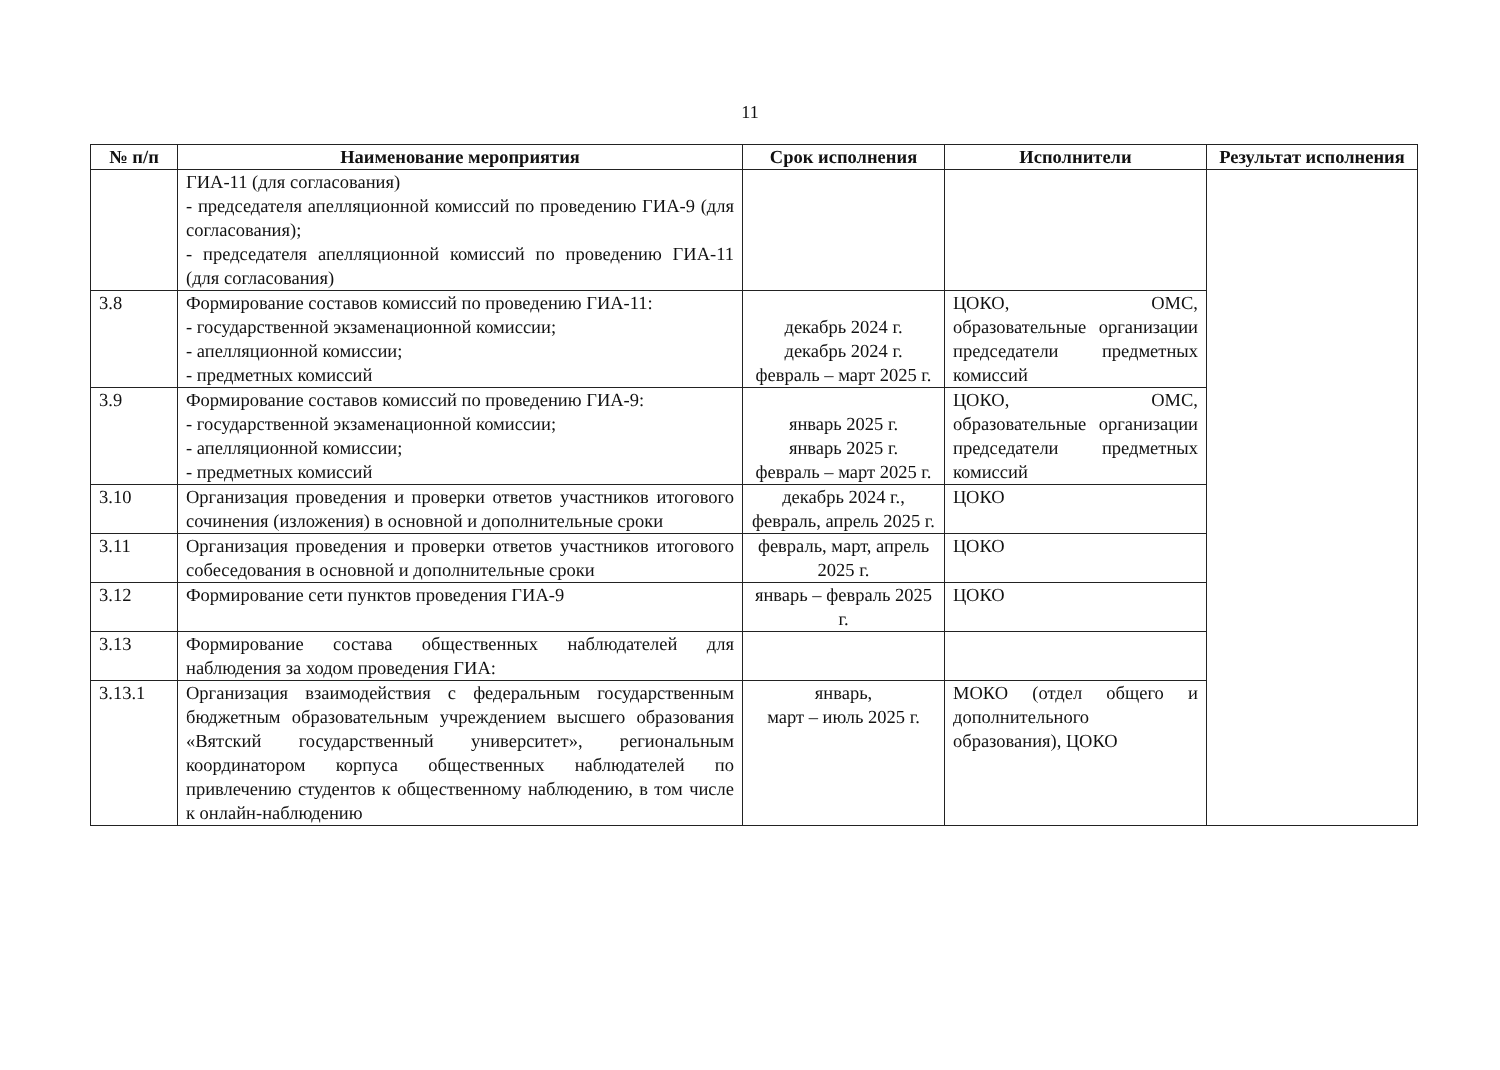11
| № п/п | Наименование мероприятия | Срок исполнения | Исполнители | Результат исполнения |
| --- | --- | --- | --- | --- |
| | ГИА-11 (для согласования) - председателя апелляционной комиссий по проведению ГИА-9 (для согласования); - председателя апелляционной комиссий по проведению ГИА-11 (для согласования) | | | |
| 3.8 | Формирование составов комиссий по проведению ГИА-11: - государственной экзаменационной комиссии; - апелляционной комиссии; - предметных комиссий | декабрь 2024 г. декабрь 2024 г. февраль – март 2025 г. | ЦОКО, ОМС, образовательные организации председатели предметных комиссий | |
| 3.9 | Формирование составов комиссий по проведению ГИА-9: - государственной экзаменационной комиссии; - апелляционной комиссии; - предметных комиссий | январь 2025 г. январь 2025 г. февраль – март 2025 г. | ЦОКО, ОМС, образовательные организации председатели предметных комиссий | |
| 3.10 | Организация проведения и проверки ответов участников итогового сочинения (изложения) в основной и дополнительные сроки | декабрь 2024 г., февраль, апрель 2025 г. | ЦОКО | |
| 3.11 | Организация проведения и проверки ответов участников итогового собеседования в основной и дополнительные сроки | февраль, март, апрель 2025 г. | ЦОКО | |
| 3.12 | Формирование сети пунктов проведения ГИА-9 | январь – февраль 2025 г. | ЦОКО | |
| 3.13 | Формирование состава общественных наблюдателей для наблюдения за ходом проведения ГИА: | | | |
| 3.13.1 | Организация взаимодействия с федеральным государственным бюджетным образовательным учреждением высшего образования «Вятский государственный университет», региональным координатором корпуса общественных наблюдателей по привлечению студентов к общественному наблюдению, в том числе к онлайн-наблюдению | январь, март – июль 2025 г. | МОКО (отдел общего и дополнительного образования), ЦОКО | |